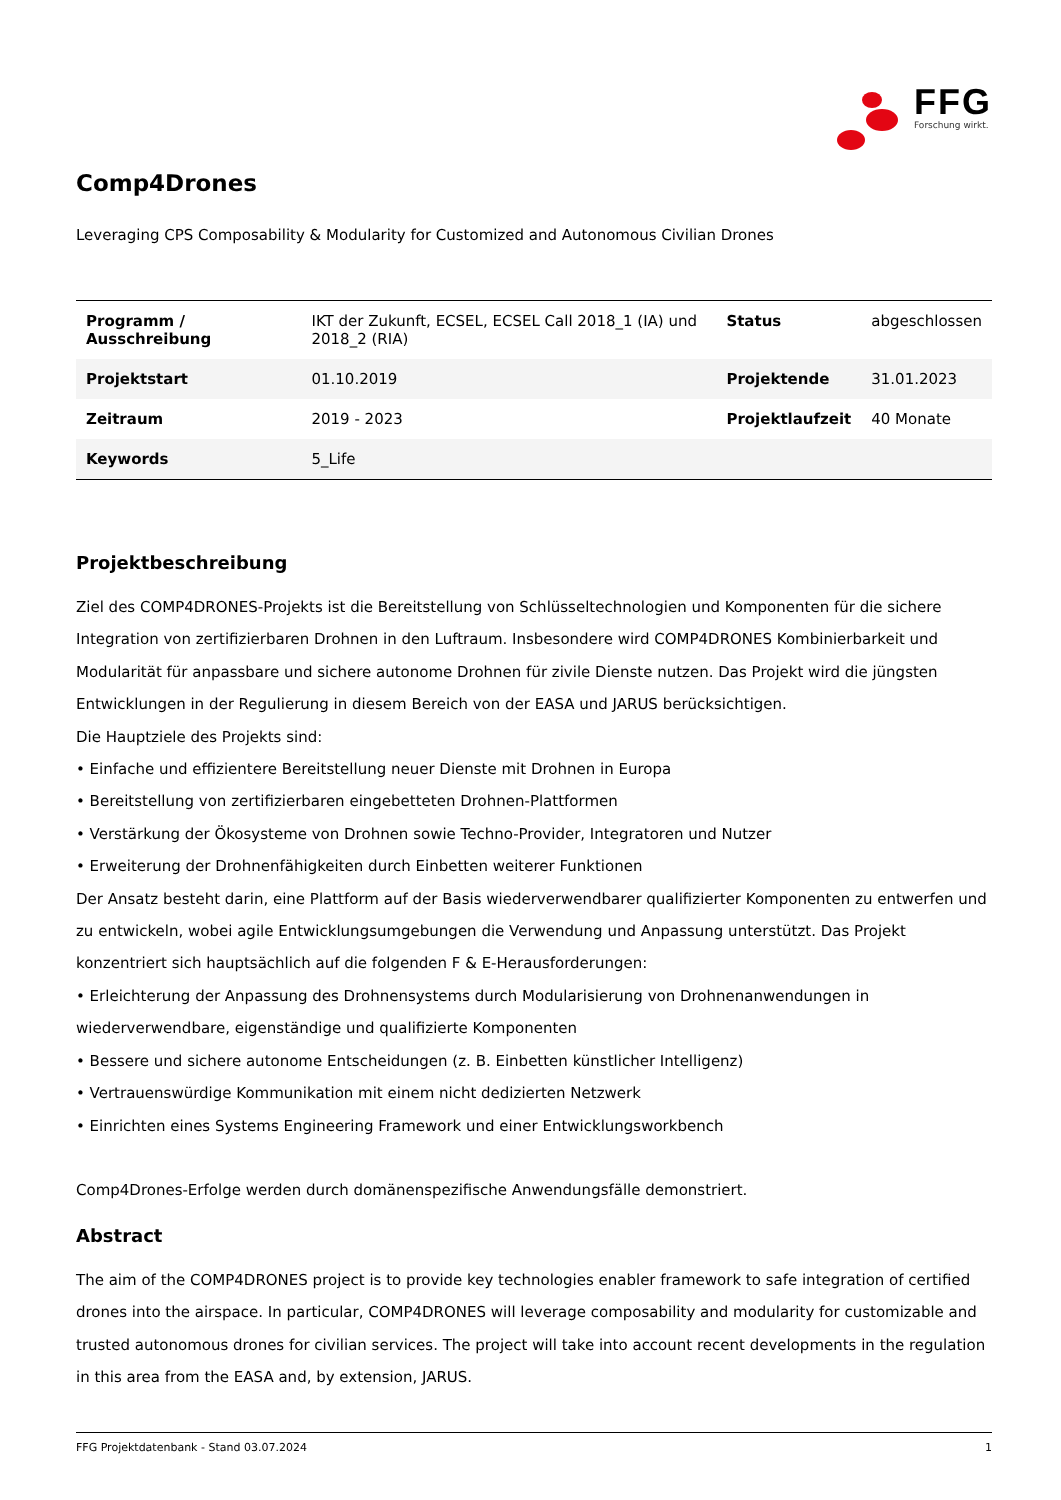FFG
Forschung wirkt.
Comp4Drones
Leveraging CPS Composability & Modularity for Customized and Autonomous Civilian Drones
| Programm / Ausschreibung | IKT der Zukunft, ECSEL, ECSEL Call 2018_1 (IA) und 2018_2 (RIA) | Status | abgeschlossen |
| Projektstart | 01.10.2019 | Projektende | 31.01.2023 |
| Zeitraum | 2019 - 2023 | Projektlaufzeit | 40 Monate |
| Keywords | 5_Life | | |
Projektbeschreibung
Ziel des COMP4DRONES-Projekts ist die Bereitstellung von Schlüsseltechnologien und Komponenten für die sichere Integration von zertifizierbaren Drohnen in den Luftraum. Insbesondere wird COMP4DRONES Kombinierbarkeit und Modularität für anpassbare und sichere autonome Drohnen für zivile Dienste nutzen. Das Projekt wird die jüngsten Entwicklungen in der Regulierung in diesem Bereich von der EASA und JARUS berücksichtigen.
Die Hauptziele des Projekts sind:
• Einfache und effizientere Bereitstellung neuer Dienste mit Drohnen in Europa
• Bereitstellung von zertifizierbaren eingebetteten Drohnen-Plattformen
• Verstärkung der Ökosysteme von Drohnen sowie Techno-Provider, Integratoren und Nutzer
• Erweiterung der Drohnenfähigkeiten durch Einbetten weiterer Funktionen
Der Ansatz besteht darin, eine Plattform auf der Basis wiederverwendbarer qualifizierter Komponenten zu entwerfen und zu entwickeln, wobei agile Entwicklungsumgebungen die Verwendung und Anpassung unterstützt. Das Projekt konzentriert sich hauptsächlich auf die folgenden F & E-Herausforderungen:
• Erleichterung der Anpassung des Drohnensystems durch Modularisierung von Drohnenanwendungen in wiederverwendbare, eigenständige und qualifizierte Komponenten
• Bessere und sichere autonome Entscheidungen (z. B. Einbetten künstlicher Intelligenz)
• Vertrauenswürdige Kommunikation mit einem nicht dedizierten Netzwerk
• Einrichten eines Systems Engineering Framework und einer Entwicklungsworkbench
Comp4Drones-Erfolge werden durch domänenspezifische Anwendungsfälle demonstriert.
Abstract
The aim of the COMP4DRONES project is to provide key technologies enabler framework to safe integration of certified drones into the airspace. In particular, COMP4DRONES will leverage composability and modularity for customizable and trusted autonomous drones for civilian services. The project will take into account recent developments in the regulation in this area from the EASA and, by extension, JARUS.
FFG Projektdatenbank - Stand 03.07.2024 1